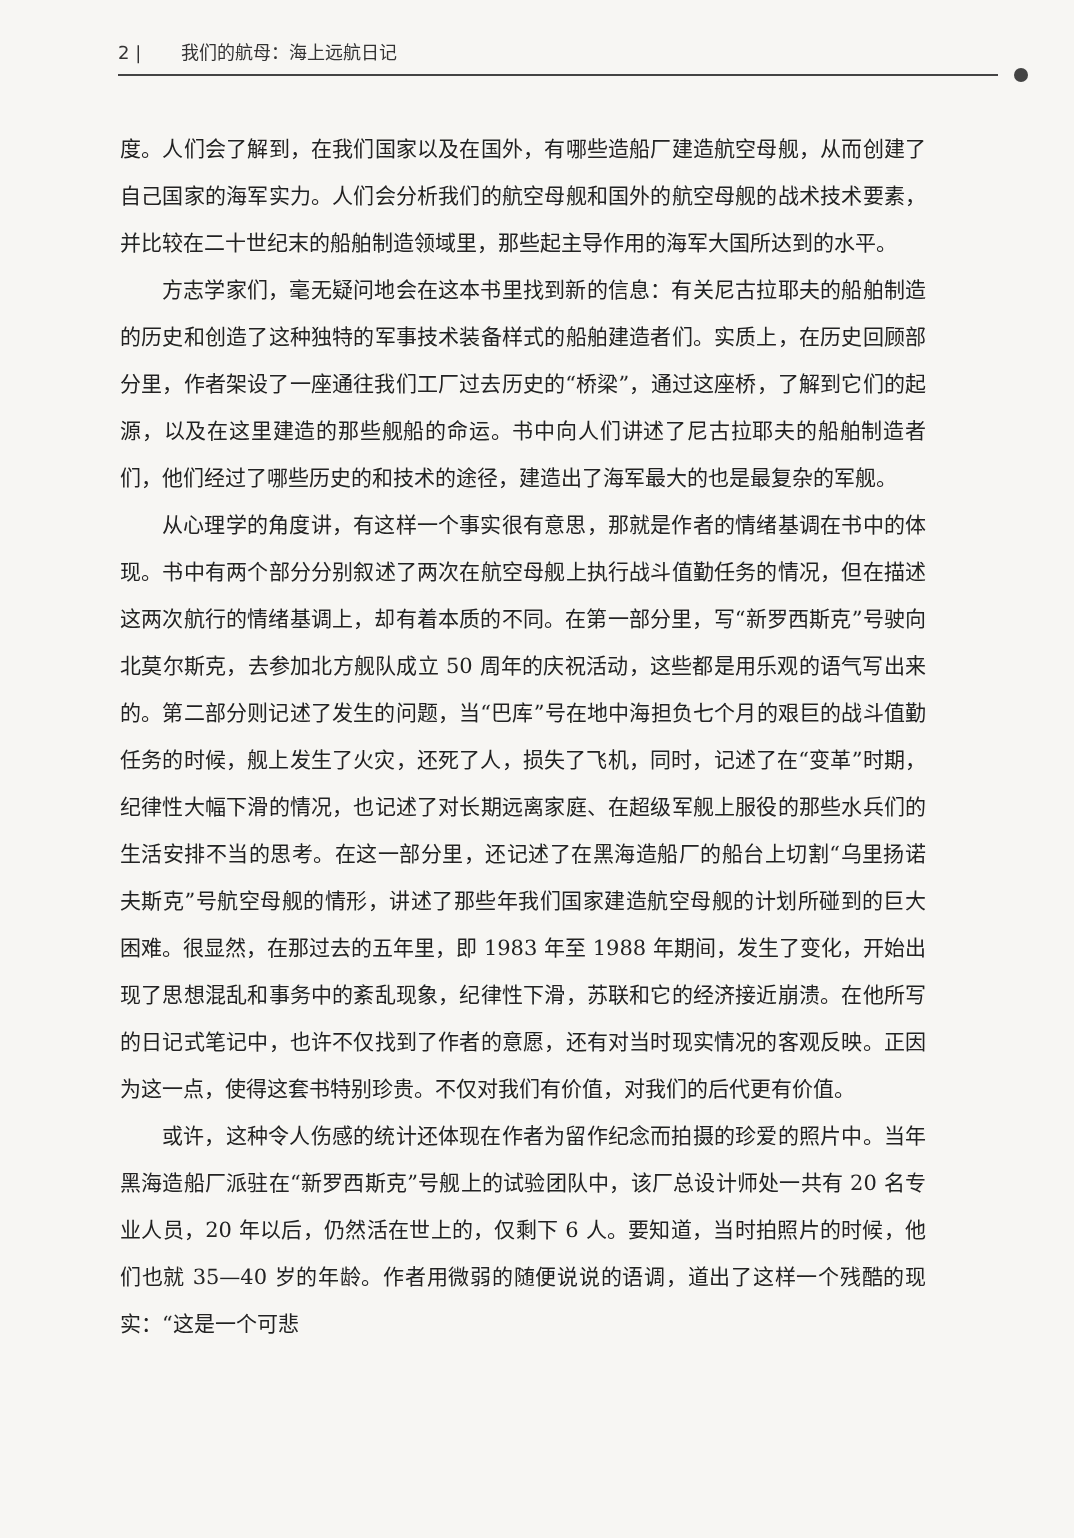2 | 我们的航母：海上远航日记
度。人们会了解到，在我们国家以及在国外，有哪些造船厂建造航空母舰，从而创建了自己国家的海军实力。人们会分析我们的航空母舰和国外的航空母舰的战术技术要素，并比较在二十世纪末的船舶制造领域里，那些起主导作用的海军大国所达到的水平。
方志学家们，毫无疑问地会在这本书里找到新的信息：有关尼古拉耶夫的船舶制造的历史和创造了这种独特的军事技术装备样式的船舶建造者们。实质上，在历史回顾部分里，作者架设了一座通往我们工厂过去历史的“桥梁”，通过这座桥，了解到它们的起源，以及在这里建造的那些舰船的命运。书中向人们讲述了尼古拉耶夫的船舶制造者们，他们经过了哪些历史的和技术的途径，建造出了海军最大的也是最复杂的军舰。
从心理学的角度讲，有这样一个事实很有意思，那就是作者的情绪基调在书中的体现。书中有两个部分分别叙述了两次在航空母舰上执行战斗值勤任务的情况，但在描述这两次航行的情绪基调上，却有着本质的不同。在第一部分里，写“新罗西斯克”号驶向北莫尔斯克，去参加北方舰队成立 50 周年的庆祝活动，这些都是用乐观的语气写出来的。第二部分则记述了发生的问题，当“巴库”号在地中海担负七个月的艰巨的战斗值勤任务的时候，舰上发生了火灾，还死了人，损失了飞机，同时，记述了在“变革”时期，纪律性大幅下滑的情况，也记述了对长期远离家庭、在超级军舰上服役的那些水兵们的生活安排不当的思考。在这一部分里，还记述了在黑海造船厂的船台上切割“乌里扬诺夫斯克”号航空母舰的情形，讲述了那些年我们国家建造航空母舰的计划所碰到的巨大困难。很显然，在那过去的五年里，即 1983 年至 1988 年期间，发生了变化，开始出现了思想混乱和事务中的紊乱现象，纪律性下滑，苏联和它的经济接近崩溃。在他所写的日记式笔记中，也许不仅找到了作者的意愿，还有对当时现实情况的客观反映。正因为这一点，使得这套书特别珍贵。不仅对我们有价值，对我们的后代更有价值。
或许，这种令人伤感的统计还体现在作者为留作纪念而拍摄的珍爱的照片中。当年黑海造船厂派驻在“新罗西斯克”号舰上的试验团队中，该厂总设计师处一共有 20 名专业人员，20 年以后，仍然活在世上的，仅剩下 6 人。要知道，当时拍照片的时候，他们也就 35—40 岁的年龄。作者用微弱的随便说说的语调，道出了这样一个残酷的现实：“这是一个可悲